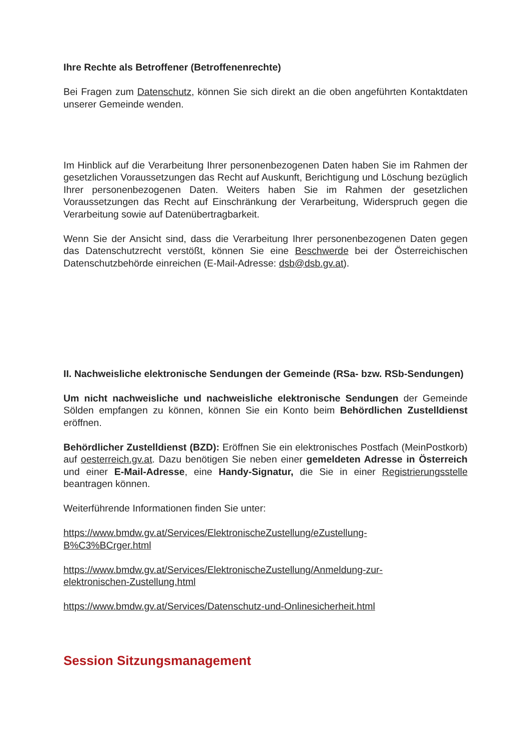Ihre Rechte als Betroffener (Betroffenenrechte)
Bei Fragen zum Datenschutz, können Sie sich direkt an die oben angeführten Kontaktdaten unserer Gemeinde wenden.
Im Hinblick auf die Verarbeitung Ihrer personenbezogenen Daten haben Sie im Rahmen der gesetzlichen Voraussetzungen das Recht auf Auskunft, Berichtigung und Löschung bezüglich Ihrer personenbezogenen Daten. Weiters haben Sie im Rahmen der gesetzlichen Voraussetzungen das Recht auf Einschränkung der Verarbeitung, Widerspruch gegen die Verarbeitung sowie auf Datenübertragbarkeit.
Wenn Sie der Ansicht sind, dass die Verarbeitung Ihrer personenbezogenen Daten gegen das Datenschutzrecht verstößt, können Sie eine Beschwerde bei der Österreichischen Datenschutzbehörde einreichen (E-Mail-Adresse: dsb@dsb.gv.at).
II. Nachweisliche elektronische Sendungen der Gemeinde (RSa- bzw. RSb-Sendungen)
Um nicht nachweisliche und nachweisliche elektronische Sendungen der Gemeinde Sölden empfangen zu können, können Sie ein Konto beim Behördlichen Zustelldienst eröffnen.
Behördlicher Zustelldienst (BZD): Eröffnen Sie ein elektronisches Postfach (MeinPostkorb) auf oesterreich.gv.at. Dazu benötigen Sie neben einer gemeldeten Adresse in Österreich und einer E-Mail-Adresse, eine Handy-Signatur, die Sie in einer Registrierungsstelle beantragen können.
Weiterführende Informationen finden Sie unter:
https://www.bmdw.gv.at/Services/ElektronischeZustellung/eZustellung-
B%C3%BCrger.html
https://www.bmdw.gv.at/Services/ElektronischeZustellung/Anmeldung-zur-
elektronischen-Zustellung.html
https://www.bmdw.gv.at/Services/Datenschutz-und-Onlinesicherheit.html
Session Sitzungsmanagement